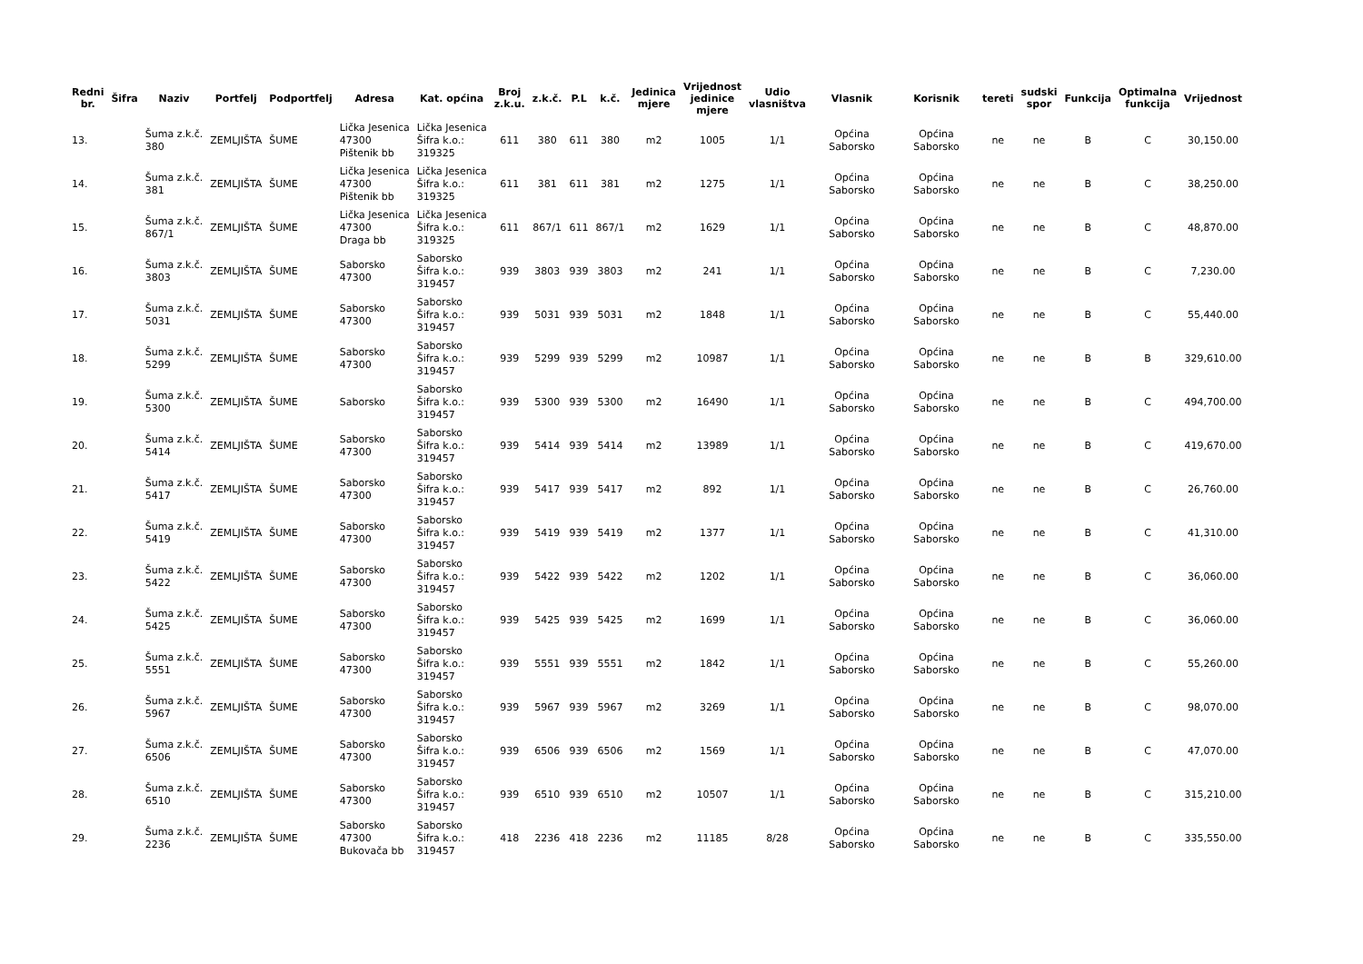| Redni br. | Šifra | Naziv | Portfelj | Podportfelj | Adresa | Kat. općina | Broj z.k.u. | z.k.č. | P.L | k.č. | Jedinica mjere | Vrijednost jedinice mjere | Udio vlasništva | Vlasnik | Korisnik | tereti | sudski spor | Funkcija | Optimalna funkcija | Vrijednost |
| --- | --- | --- | --- | --- | --- | --- | --- | --- | --- | --- | --- | --- | --- | --- | --- | --- | --- | --- | --- | --- |
| 13. | | Šuma z.k.č. 380 | ZEMLJIŠTA | ŠUME | Lička Jesenica 47300 Pištenik bb | Lička Jesenica Šifra k.o.: 319325 | 611 | 380 | 611 | 380 | m2 | 1005 | 1/1 | Općina Saborsko | Općina Saborsko | ne | ne | B | C | 30,150.00 |
| 14. | | Šuma z.k.č. 381 | ZEMLJIŠTA | ŠUME | Lička Jesenica 47300 Pištenik bb | Lička Jesenica Šifra k.o.: 319325 | 611 | 381 | 611 | 381 | m2 | 1275 | 1/1 | Općina Saborsko | Općina Saborsko | ne | ne | B | C | 38,250.00 |
| 15. | | Šuma z.k.č. 867/1 | ZEMLJIŠTA | ŠUME | Lička Jesenica 47300 Draga bb | Lička Jesenica Šifra k.o.: 319325 | 611 | 867/1 | 611 | 867/1 | m2 | 1629 | 1/1 | Općina Saborsko | Općina Saborsko | ne | ne | B | C | 48,870.00 |
| 16. | | Šuma z.k.č. 3803 | ZEMLJIŠTA | ŠUME | Saborsko 47300 | Saborsko Šifra k.o.: 319457 | 939 | 3803 | 939 | 3803 | m2 | 241 | 1/1 | Općina Saborsko | Općina Saborsko | ne | ne | B | C | 7,230.00 |
| 17. | | Šuma z.k.č. 5031 | ZEMLJIŠTA | ŠUME | Saborsko 47300 | Saborsko Šifra k.o.: 319457 | 939 | 5031 | 939 | 5031 | m2 | 1848 | 1/1 | Općina Saborsko | Općina Saborsko | ne | ne | B | C | 55,440.00 |
| 18. | | Šuma z.k.č. 5299 | ZEMLJIŠTA | ŠUME | Saborsko 47300 | Saborsko Šifra k.o.: 319457 | 939 | 5299 | 939 | 5299 | m2 | 10987 | 1/1 | Općina Saborsko | Općina Saborsko | ne | ne | B | B | 329,610.00 |
| 19. | | Šuma z.k.č. 5300 | ZEMLJIŠTA | ŠUME | Saborsko | Saborsko Šifra k.o.: 319457 | 939 | 5300 | 939 | 5300 | m2 | 16490 | 1/1 | Općina Saborsko | Općina Saborsko | ne | ne | B | C | 494,700.00 |
| 20. | | Šuma z.k.č. 5414 | ZEMLJIŠTA | ŠUME | Saborsko 47300 | Saborsko Šifra k.o.: 319457 | 939 | 5414 | 939 | 5414 | m2 | 13989 | 1/1 | Općina Saborsko | Općina Saborsko | ne | ne | B | C | 419,670.00 |
| 21. | | Šuma z.k.č. 5417 | ZEMLJIŠTA | ŠUME | Saborsko 47300 | Saborsko Šifra k.o.: 319457 | 939 | 5417 | 939 | 5417 | m2 | 892 | 1/1 | Općina Saborsko | Općina Saborsko | ne | ne | B | C | 26,760.00 |
| 22. | | Šuma z.k.č. 5419 | ZEMLJIŠTA | ŠUME | Saborsko 47300 | Saborsko Šifra k.o.: 319457 | 939 | 5419 | 939 | 5419 | m2 | 1377 | 1/1 | Općina Saborsko | Općina Saborsko | ne | ne | B | C | 41,310.00 |
| 23. | | Šuma z.k.č. 5422 | ZEMLJIŠTA | ŠUME | Saborsko 47300 | Saborsko Šifra k.o.: 319457 | 939 | 5422 | 939 | 5422 | m2 | 1202 | 1/1 | Općina Saborsko | Općina Saborsko | ne | ne | B | C | 36,060.00 |
| 24. | | Šuma z.k.č. 5425 | ZEMLJIŠTA | ŠUME | Saborsko 47300 | Saborsko Šifra k.o.: 319457 | 939 | 5425 | 939 | 5425 | m2 | 1699 | 1/1 | Općina Saborsko | Općina Saborsko | ne | ne | B | C | 36,060.00 |
| 25. | | Šuma z.k.č. 5551 | ZEMLJIŠTA | ŠUME | Saborsko 47300 | Saborsko Šifra k.o.: 319457 | 939 | 5551 | 939 | 5551 | m2 | 1842 | 1/1 | Općina Saborsko | Općina Saborsko | ne | ne | B | C | 55,260.00 |
| 26. | | Šuma z.k.č. 5967 | ZEMLJIŠTA | ŠUME | Saborsko 47300 | Saborsko Šifra k.o.: 319457 | 939 | 5967 | 939 | 5967 | m2 | 3269 | 1/1 | Općina Saborsko | Općina Saborsko | ne | ne | B | C | 98,070.00 |
| 27. | | Šuma z.k.č. 6506 | ZEMLJIŠTA | ŠUME | Saborsko 47300 | Saborsko Šifra k.o.: 319457 | 939 | 6506 | 939 | 6506 | m2 | 1569 | 1/1 | Općina Saborsko | Općina Saborsko | ne | ne | B | C | 47,070.00 |
| 28. | | Šuma z.k.č. 6510 | ZEMLJIŠTA | ŠUME | Saborsko 47300 | Saborsko Šifra k.o.: 319457 | 939 | 6510 | 939 | 6510 | m2 | 10507 | 1/1 | Općina Saborsko | Općina Saborsko | ne | ne | B | C | 315,210.00 |
| 29. | | Šuma z.k.č. 2236 | ZEMLJIŠTA | ŠUME | Saborsko 47300 Bukovača bb | Saborsko Šifra k.o.: 319457 | 418 | 2236 | 418 | 2236 | m2 | 11185 | 8/28 | Općina Saborsko | Općina Saborsko | ne | ne | B | C | 335,550.00 |